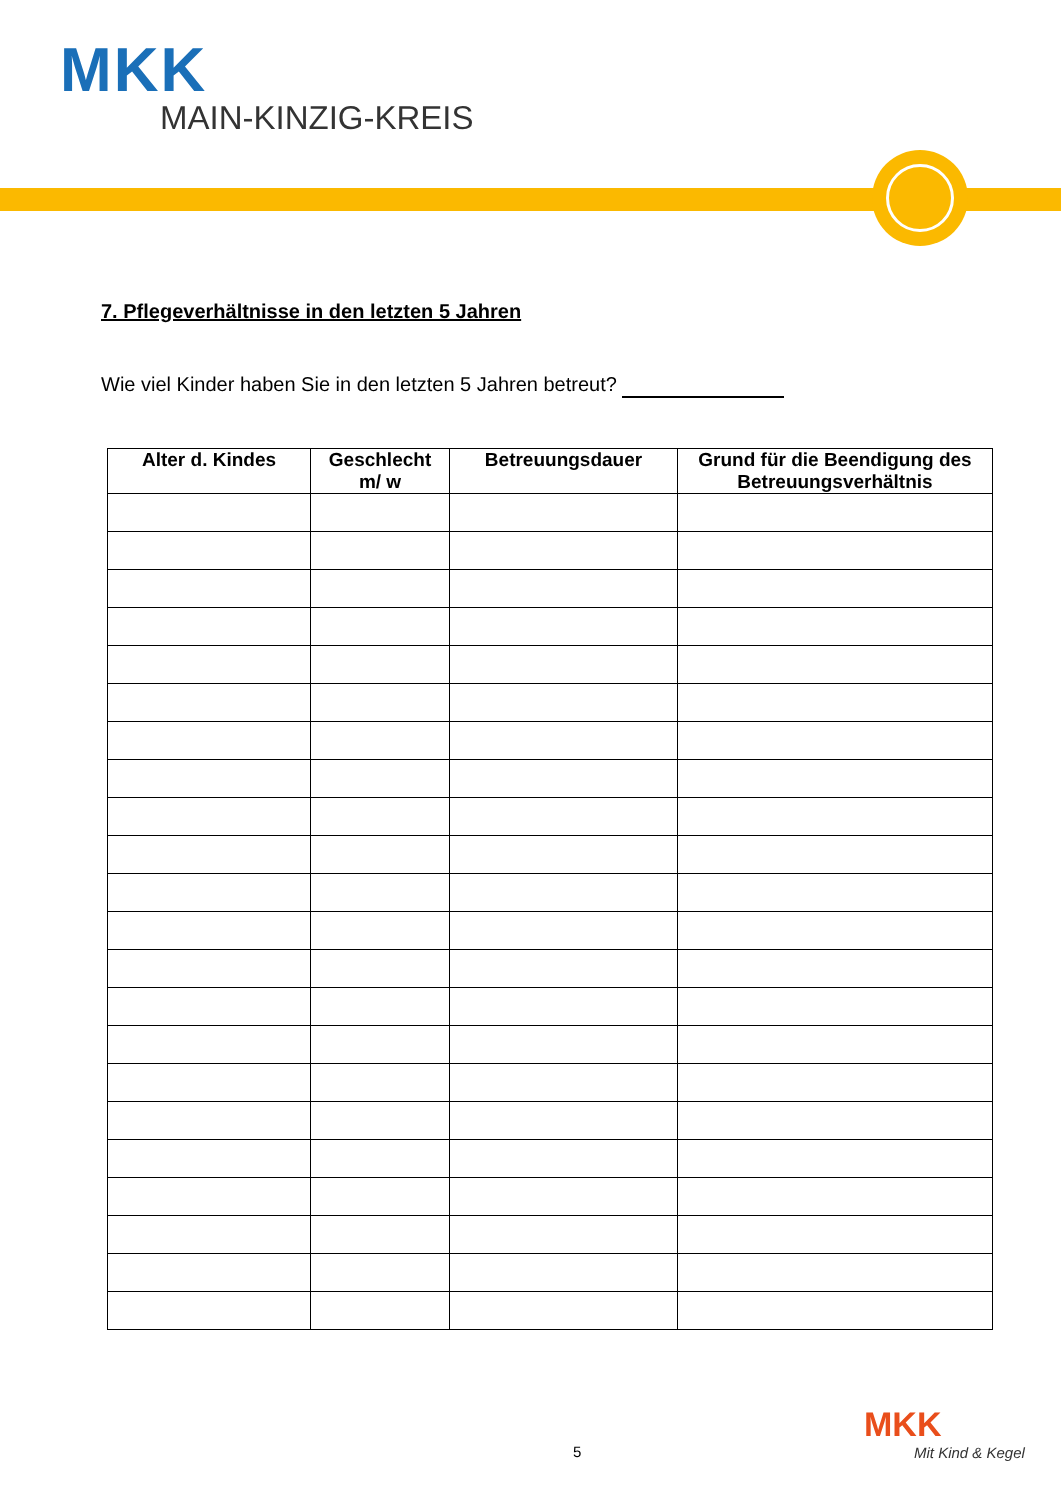MKK
MAIN-KINZIG-KREIS
7. Pflegeverhältnisse in den letzten 5 Jahren
Wie viel Kinder haben Sie in den letzten 5 Jahren betreut?
| Alter d. Kindes | Geschlecht m/ w | Betreuungsdauer | Grund für die Beendigung des Betreuungsverhältnis |
| --- | --- | --- | --- |
5
MKK
Mit Kind & Kegel